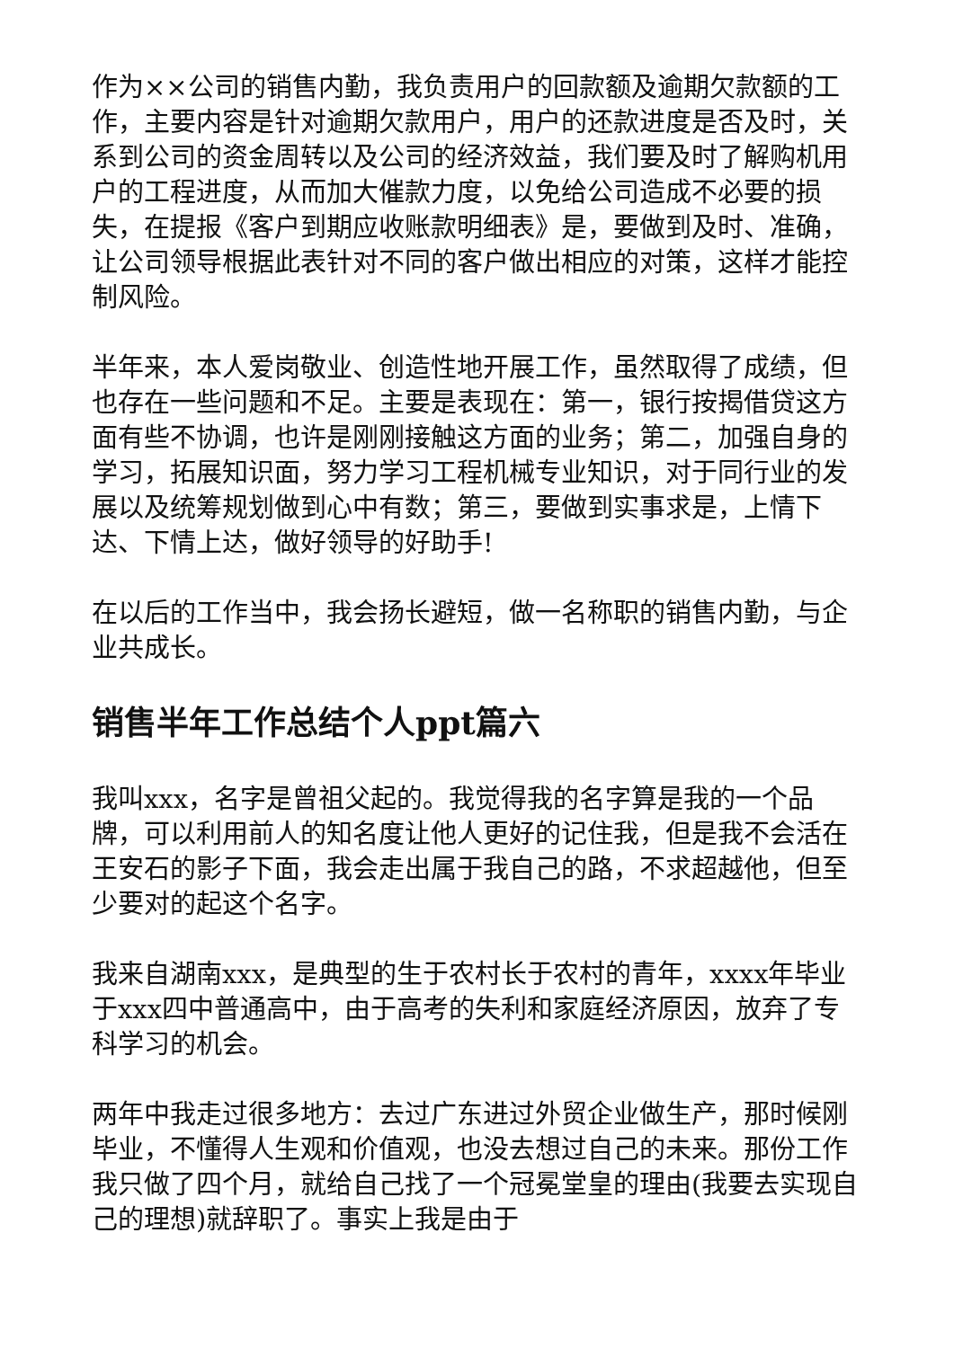作为××公司的销售内勤，我负责用户的回款额及逾期欠款额的工作，主要内容是针对逾期欠款用户，用户的还款进度是否及时，关系到公司的资金周转以及公司的经济效益，我们要及时了解购机用户的工程进度，从而加大催款力度，以免给公司造成不必要的损失，在提报《客户到期应收账款明细表》是，要做到及时、准确，让公司领导根据此表针对不同的客户做出相应的对策，这样才能控制风险。
半年来，本人爱岗敬业、创造性地开展工作，虽然取得了成绩，但也存在一些问题和不足。主要是表现在：第一，银行按揭借贷这方面有些不协调，也许是刚刚接触这方面的业务；第二，加强自身的学习，拓展知识面，努力学习工程机械专业知识，对于同行业的发展以及统筹规划做到心中有数；第三，要做到实事求是，上情下达、下情上达，做好领导的好助手!
在以后的工作当中，我会扬长避短，做一名称职的销售内勤，与企业共成长。
销售半年工作总结个人ppt篇六
我叫xxx，名字是曾祖父起的。我觉得我的名字算是我的一个品牌，可以利用前人的知名度让他人更好的记住我，但是我不会活在王安石的影子下面，我会走出属于我自己的路，不求超越他，但至少要对的起这个名字。
我来自湖南xxx，是典型的生于农村长于农村的青年，xxxx年毕业于xxx四中普通高中，由于高考的失利和家庭经济原因，放弃了专科学习的机会。
两年中我走过很多地方：去过广东进过外贸企业做生产，那时候刚毕业，不懂得人生观和价值观，也没去想过自己的未来。那份工作我只做了四个月，就给自己找了一个冠冕堂皇的理由(我要去实现自己的理想)就辞职了。事实上我是由于